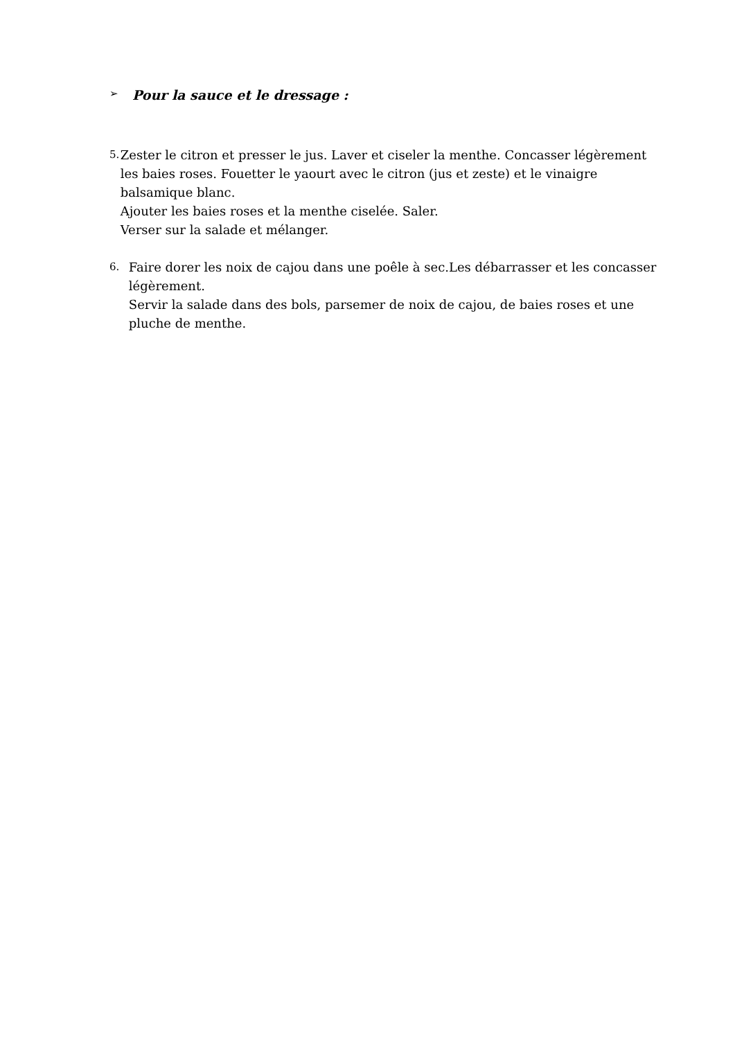➢ Pour la sauce et le dressage :
5.
Zester le citron et presser le jus. Laver et ciseler la menthe. Concasser légèrement les baies roses. Fouetter le yaourt avec le citron (jus et zeste) et le vinaigre balsamique blanc.
Ajouter les baies roses et la menthe ciselée. Saler.
Verser sur la salade et mélanger.
6.
Faire dorer les noix de cajou dans une poêle à sec.Les débarrasser et les concasser légèrement.
Servir la salade dans des bols, parsemer de noix de cajou, de baies roses et une pluche de menthe.